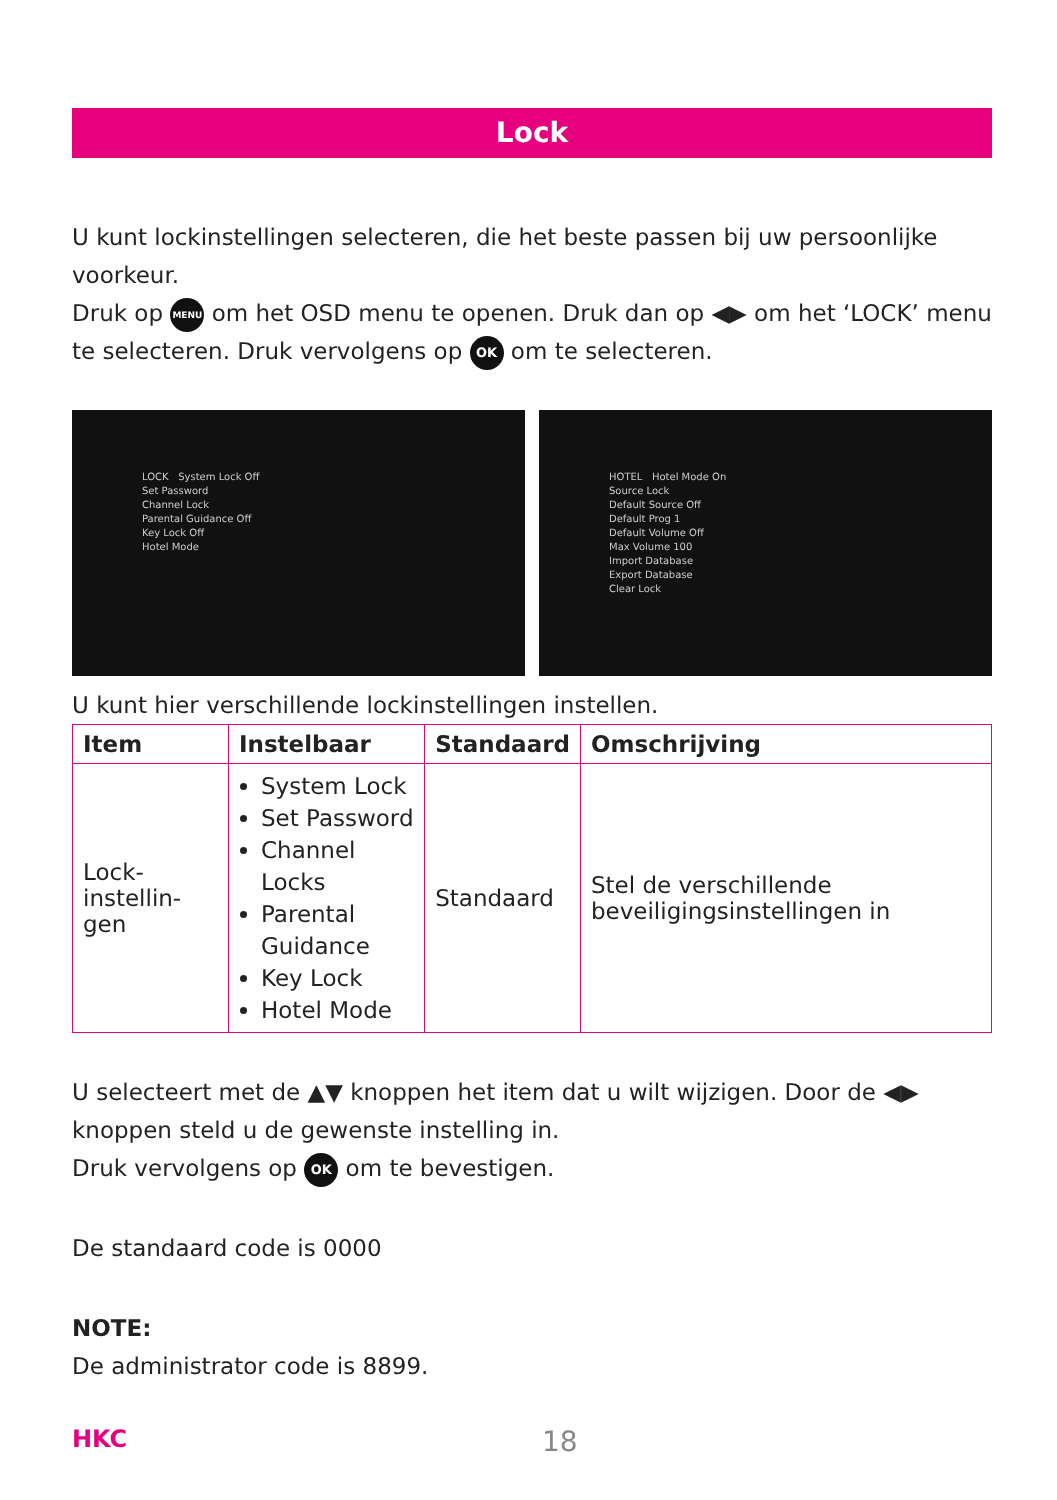Lock
U kunt lockinstellingen selecteren, die het beste passen bij uw persoonlijke voorkeur.
Druk op MENU om het OSD menu te openen. Druk dan op ◀▶ om het ‘LOCK’ menu te selecteren. Druk vervolgens op OK om te selecteren.
LOCK System Lock Off
Set Password
Channel Lock
Parental Guidance Off
Key Lock Off
Hotel Mode
HOTEL Hotel Mode On
Source Lock
Default Source Off
Default Prog 1
Default Volume Off
Max Volume 100
Import Database
Export Database
Clear Lock
U kunt hier verschillende lockinstellingen instellen.
| Item | Instelbaar | Standaard | Omschrijving |
| --- | --- | --- | --- |
| Lock- instellin- gen | System Lock Set Password Channel Locks Parental Guidance Key Lock Hotel Mode | Standaard | Stel de verschillende beveiligingsinstellingen in |
U selecteert met de ▲▼ knoppen het item dat u wilt wijzigen. Door de ◀▶ knoppen steld u de gewenste instelling in.
Druk vervolgens op OK om te bevestigen.
De standaard code is 0000
NOTE:
De administrator code is 8899.
HKC 18